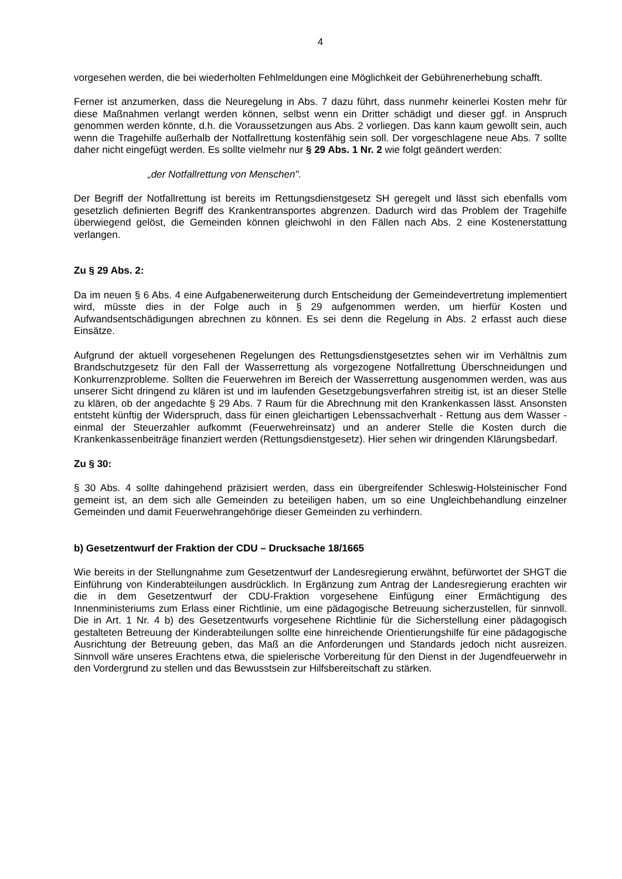4
vorgesehen werden, die bei wiederholten Fehlmeldungen eine Möglichkeit der Gebührenerhebung schafft.
Ferner ist anzumerken, dass die Neuregelung in Abs. 7 dazu führt, dass nunmehr keinerlei Kosten mehr für diese Maßnahmen verlangt werden können, selbst wenn ein Dritter schädigt und dieser ggf. in Anspruch genommen werden könnte, d.h. die Voraussetzungen aus Abs. 2 vorliegen. Das kann kaum gewollt sein, auch wenn die Tragehilfe außerhalb der Notfallrettung kostenfähig sein soll. Der vorgeschlagene neue Abs. 7 sollte daher nicht eingefügt werden. Es sollte vielmehr nur § 29 Abs. 1 Nr. 2 wie folgt geändert werden:
„der Notfallrettung von Menschen".
Der Begriff der Notfallrettung ist bereits im Rettungsdienstgesetz SH geregelt und lässt sich ebenfalls vom gesetzlich definierten Begriff des Krankentransportes abgrenzen. Dadurch wird das Problem der Tragehilfe überwiegend gelöst, die Gemeinden können gleichwohl in den Fällen nach Abs. 2 eine Kostenerstattung verlangen.
Zu § 29 Abs. 2:
Da im neuen § 6 Abs. 4 eine Aufgabenerweiterung durch Entscheidung der Gemeindevertretung implementiert wird, müsste dies in der Folge auch in § 29 aufgenommen werden, um hierfür Kosten und Aufwandsentschädigungen abrechnen zu können. Es sei denn die Regelung in Abs. 2 erfasst auch diese Einsätze.
Aufgrund der aktuell vorgesehenen Regelungen des Rettungsdienstgesetztes sehen wir im Verhältnis zum Brandschutzgesetz für den Fall der Wasserrettung als vorgezogene Notfallrettung Überschneidungen und Konkurrenzprobleme. Sollten die Feuerwehren im Bereich der Wasserrettung ausgenommen werden, was aus unserer Sicht dringend zu klären ist und im laufenden Gesetzgebungsverfahren streitig ist, ist an dieser Stelle zu klären, ob der angedachte § 29 Abs. 7 Raum für die Abrechnung mit den Krankenkassen lässt. Ansonsten entsteht künftig der Widerspruch, dass für einen gleichartigen Lebenssachverhalt - Rettung aus dem Wasser - einmal der Steuerzahler aufkommt (Feuerwehreinsatz) und an anderer Stelle die Kosten durch die Krankenkassenbeiträge finanziert werden (Rettungsdienstgesetz). Hier sehen wir dringenden Klärungsbedarf.
Zu § 30:
§ 30 Abs. 4 sollte dahingehend präzisiert werden, dass ein übergreifender Schleswig-Holsteinischer Fond gemeint ist, an dem sich alle Gemeinden zu beteiligen haben, um so eine Ungleichbehandlung einzelner Gemeinden und damit Feuerwehrangehörige dieser Gemeinden zu verhindern.
b) Gesetzentwurf der Fraktion der CDU – Drucksache 18/1665
Wie bereits in der Stellungnahme zum Gesetzentwurf der Landesregierung erwähnt, befürwortet der SHGT die Einführung von Kinderabteilungen ausdrücklich. In Ergänzung zum Antrag der Landesregierung erachten wir die in dem Gesetzentwurf der CDU-Fraktion vorgesehene Einfügung einer Ermächtigung des Innenministeriums zum Erlass einer Richtlinie, um eine pädagogische Betreuung sicherzustellen, für sinnvoll. Die in Art. 1 Nr. 4 b) des Gesetzentwurfs vorgesehene Richtlinie für die Sicherstellung einer pädagogisch gestalteten Betreuung der Kinderabteilungen sollte eine hinreichende Orientierungshilfe für eine pädagogische Ausrichtung der Betreuung geben, das Maß an die Anforderungen und Standards jedoch nicht ausreizen. Sinnvoll wäre unseres Erachtens etwa, die spielerische Vorbereitung für den Dienst in der Jugendfeuerwehr in den Vordergrund zu stellen und das Bewusstsein zur Hilfsbereitschaft zu stärken.